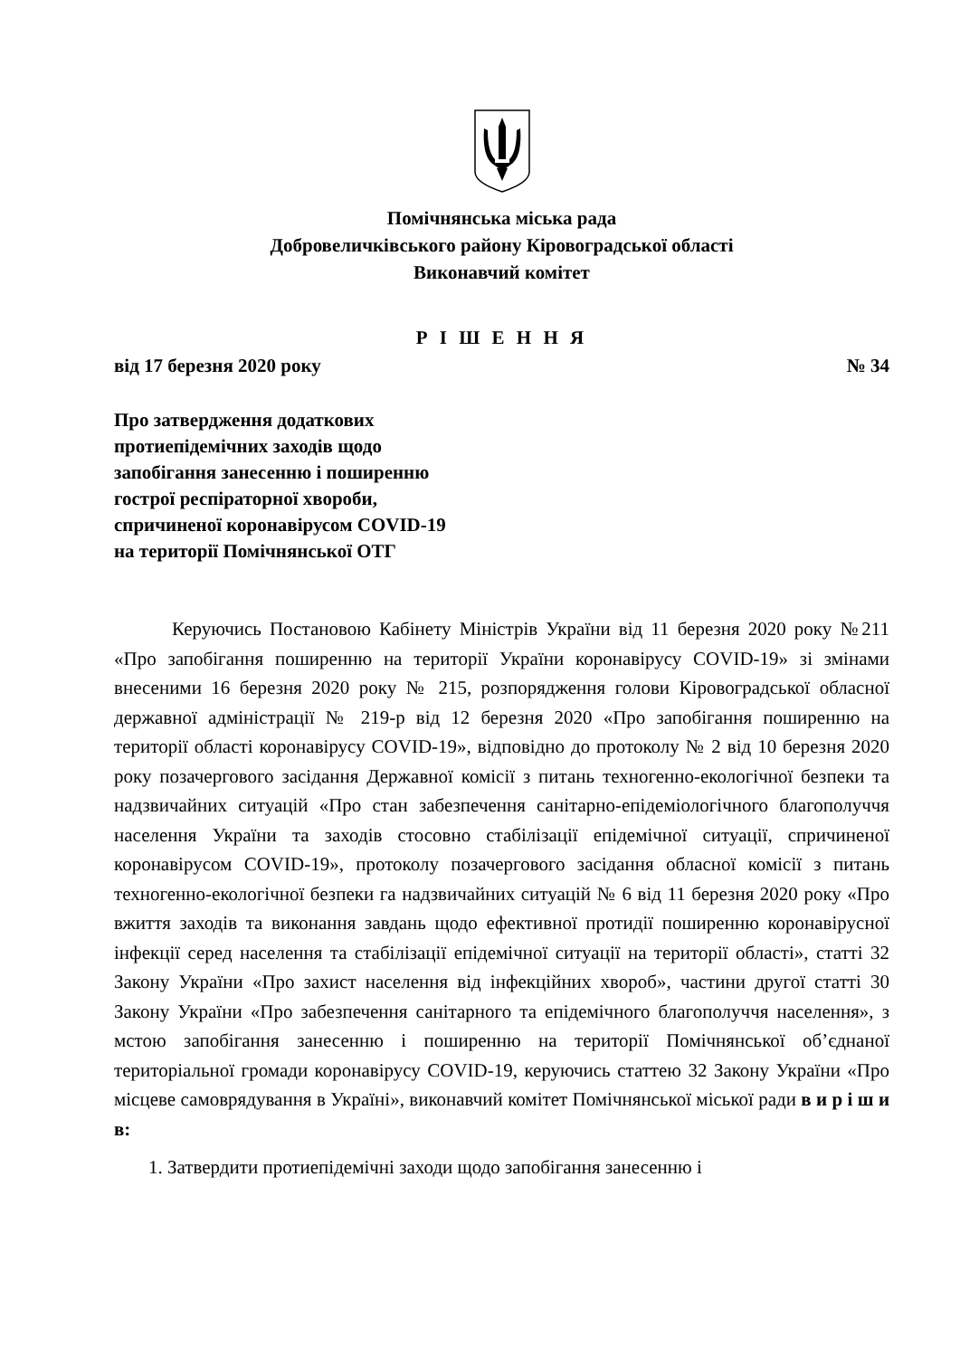Помічнянська міська рада
Добровеличківського району Кіровоградської області
Виконавчий комітет
Р І Ш Е Н Н Я
від 17 березня 2020 року № 34
Про затвердження додаткових
протиепідемічних заходів щодо
запобігання занесенню і поширенню
гострої респіраторної хвороби,
спричиненої коронавірусом COVID-19
на території Помічнянської ОТГ
Керуючись Постановою Кабінету Міністрів України від 11 березня 2020 року №211 «Про запобігання поширенню на території України коронавірусу COVID-19» зі змінами внесеними 16 березня 2020 року № 215, розпорядження голови Кіровоградської обласної державної адміністрації № 219-р від 12 березня 2020 «Про запобігання поширенню на території області коронавірусу COVID-19», відповідно до протоколу № 2 від 10 березня 2020 року позачергового засідання Державної комісії з питань техногенно-екологічної безпеки та надзвичайних ситуацій «Про стан забезпечення санітарно-епідеміологічного благополуччя населення України та заходів стосовно стабілізації епідемічної ситуації, спричиненої коронавірусом COVID-19», протоколу позачергового засідання обласної комісії з питань техногенно-екологічної безпеки га надзвичайних ситуацій № 6 від 11 березня 2020 року «Про вжиття заходів та виконання завдань щодо ефективної протидії поширенню коронавірусної інфекції серед населення та стабілізації епідемічної ситуації на території області», статті 32 Закону України «Про захист населення від інфекційних хвороб», частини другої статті 30 Закону України «Про забезпечення санітарного та епідемічного благополуччя населення», з мстою запобігання занесенню і поширенню на території Помічнянської об’єднаної територіальної громади коронавірусу COVID-19, керуючись статтею 32 Закону України «Про місцеве самоврядування в Україні», виконавчий комітет Помічнянської міської ради в и р і ш и в:
1. Затвердити протиепідемічні заходи щодо запобігання занесенню і